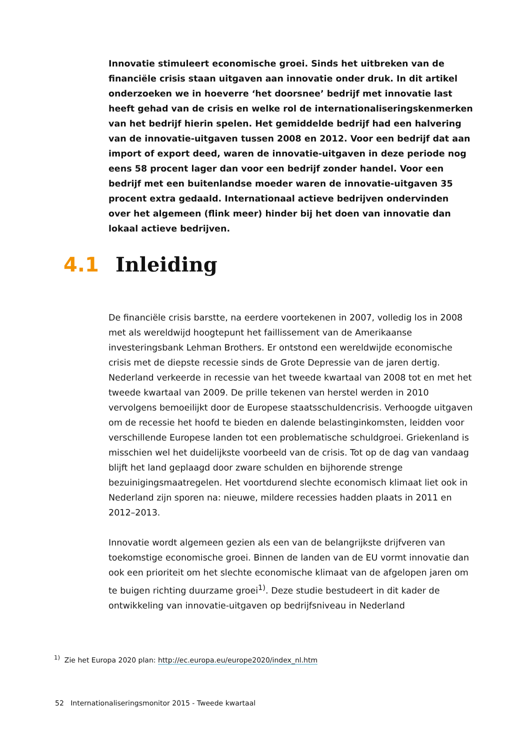Innovatie stimuleert economische groei. Sinds het uitbreken van de financiële crisis staan uitgaven aan innovatie onder druk. In dit artikel onderzoeken we in hoeverre ‘het doorsnee’ bedrijf met innovatie last heeft gehad van de crisis en welke rol de internationaliseringskenmerken van het bedrijf hierin spelen. Het gemiddelde bedrijf had een halvering van de innovatie-uitgaven tussen 2008 en 2012. Voor een bedrijf dat aan import of export deed, waren de innovatie-uitgaven in deze periode nog eens 58 procent lager dan voor een bedrijf zonder handel. Voor een bedrijf met een buitenlandse moeder waren de innovatie-uitgaven 35 procent extra gedaald. Internationaal actieve bedrijven ondervinden over het algemeen (flink meer) hinder bij het doen van innovatie dan lokaal actieve bedrijven.
4.1 Inleiding
De financiële crisis barstte, na eerdere voortekenen in 2007, volledig los in 2008 met als wereldwijd hoogtepunt het faillissement van de Amerikaanse investeringsbank Lehman Brothers. Er ontstond een wereldwijde economische crisis met de diepste recessie sinds de Grote Depressie van de jaren dertig. Nederland verkeerde in recessie van het tweede kwartaal van 2008 tot en met het tweede kwartaal van 2009. De prille tekenen van herstel werden in 2010 vervolgens bemoeilijkt door de Europese staatsschuldencrisis. Verhoogde uitgaven om de recessie het hoofd te bieden en dalende belastinginkomsten, leidden voor verschillende Europese landen tot een problematische schuldgroei. Griekenland is misschien wel het duidelijkste voorbeeld van de crisis. Tot op de dag van vandaag blijft het land geplaagd door zware schulden en bijhorende strenge bezuinigingsmaatregelen. Het voortdurend slechte economisch klimaat liet ook in Nederland zijn sporen na: nieuwe, mildere recessies hadden plaats in 2011 en 2012–2013.
Innovatie wordt algemeen gezien als een van de belangrijkste drijfveren van toekomstige economische groei. Binnen de landen van de EU vormt innovatie dan ook een prioriteit om het slechte economische klimaat van de afgelopen jaren om te buigen richting duurzame groei<sup>1)</sup>. Deze studie bestudeert in dit kader de ontwikkeling van innovatie-uitgaven op bedrijfsniveau in Nederland
<sup>1)</sup> Zie het Europa 2020 plan: http://ec.europa.eu/europe2020/index_nl.htm
52 Internationaliseringsmonitor 2015 - Tweede kwartaal